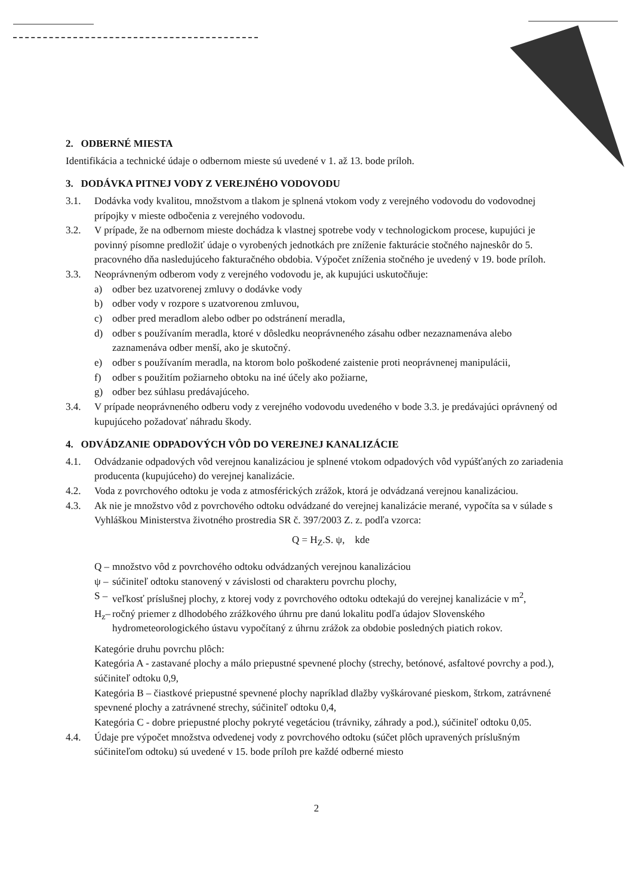2. ODBERNÉ MIESTA
Identifikácia a technické údaje o odbernom mieste sú uvedené v 1. až 13. bode príloh.
3. DODÁVKA PITNEJ VODY Z VEREJNÉHO VODOVODU
3.1. Dodávka vody kvalitou, množstvom a tlakom je splnená vtokom vody z verejného vodovodu do vodovodnej prípojky v mieste odbočenia z verejného vodovodu.
3.2. V prípade, že na odbernom mieste dochádza k vlastnej spotrebe vody v technologickom procese, kupujúci je povinný písomne predložiť údaje o vyrobených jednotkách pre zníženie fakturácie stočného najneskôr do 5. pracovného dňa nasledujúceho fakturačného obdobia. Výpočet zníženia stočného je uvedený v 19. bode príloh.
3.3. Neoprávneným odberom vody z verejného vodovodu je, ak kupujúci uskutočňuje:
a) odber bez uzatvorenej zmluvy o dodávke vody
b) odber vody v rozpore s uzatvorenou zmluvou,
c) odber pred meradlom alebo odber po odstránení meradla,
d) odber s používaním meradla, ktoré v dôsledku neoprávneného zásahu odber nezaznamenáva alebo zaznamenáva odber menší, ako je skutočný.
e) odber s používaním meradla, na ktorom bolo poškodené zaistenie proti neoprávnenej manipulácii,
f) odber s použitím požiarneho obtoku na iné účely ako požiarne,
g) odber bez súhlasu predávajúceho.
3.4. V prípade neoprávneného odberu vody z verejného vodovodu uvedeného v bode 3.3. je predávajúci oprávnený od kupujúceho požadovať náhradu škody.
4. ODVÁDZANIE ODPADOVÝCH VÔD DO VEREJNEJ KANALIZÁCIE
4.1. Odvádzanie odpadových vôd verejnou kanalizáciou je splnené vtokom odpadových vôd vypúšťaných zo zariadenia producenta (kupujúceho) do verejnej kanalizácie.
4.2. Voda z povrchového odtoku je voda z atmosférických zrážok, ktorá je odvádzaná verejnou kanalizáciou.
4.3. Ak nie je množstvo vôd z povrchového odtoku odvádzané do verejnej kanalizácie merané, vypočíta sa v súlade s Vyhláškou Ministerstva životného prostredia SR č. 397/2003 Z. z. podľa vzorca:
Q = H<sub>Z</sub>.S. ψ, kde
Q –
množstvo vôd z povrchového odtoku odvádzaných verejnou kanalizáciou
ψ –
súčiniteľ odtoku stanovený v závislosti od charakteru povrchu plochy,
S –
veľkosť príslušnej plochy, z ktorej vody z povrchového odtoku odtekajú do verejnej kanalizácie v m<sup>2</sup>,
H<sub>z</sub>–
ročný priemer z dlhodobého zrážkového úhrnu pre danú lokalitu podľa údajov Slovenského hydrometeorologického ústavu vypočítaný z úhrnu zrážok za obdobie posledných piatich rokov.
Kategórie druhu povrchu plôch:
Kategória A - zastavané plochy a málo priepustné spevnené plochy (strechy, betónové, asfaltové povrchy a pod.), súčiniteľ odtoku 0,9,
Kategória B – čiastkové priepustné spevnené plochy napríklad dlažby vyškárované pieskom, štrkom, zatrávnené spevnené plochy a zatrávnené strechy, súčiniteľ odtoku 0,4,
Kategória C - dobre priepustné plochy pokryté vegetáciou (trávniky, záhrady a pod.), súčiniteľ odtoku 0,05.
4.4. Údaje pre výpočet množstva odvedenej vody z povrchového odtoku (súčet plôch upravených príslušným súčiniteľom odtoku) sú uvedené v 15. bode príloh pre každé odberné miesto
2